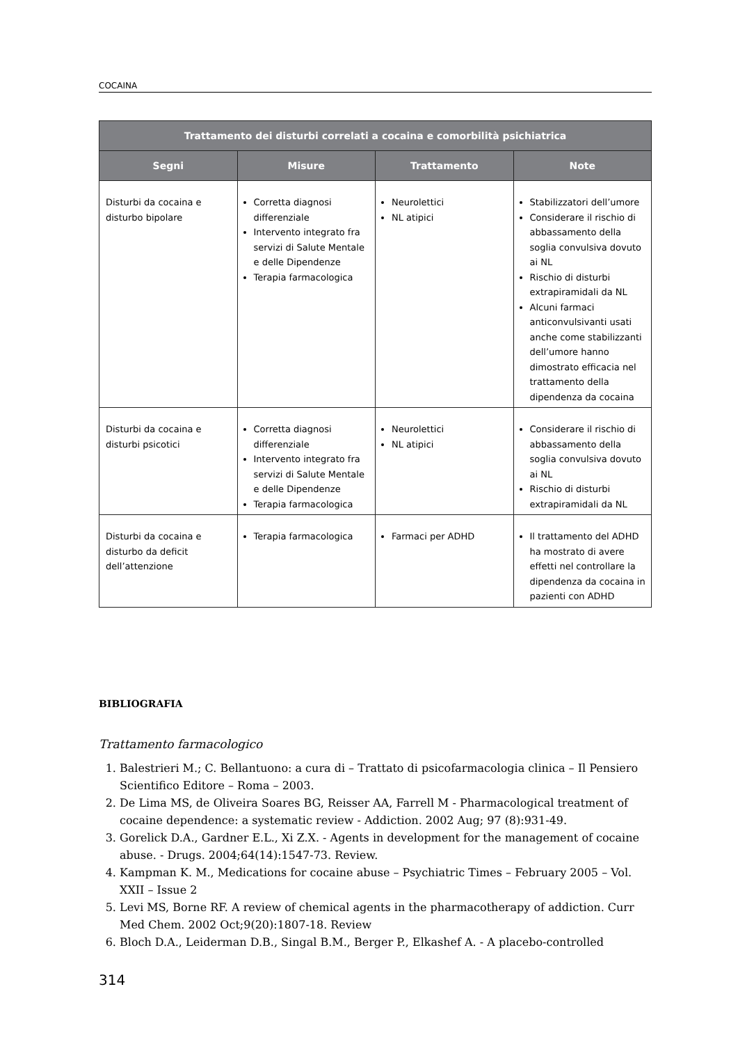COCAINA
| Trattamento dei disturbi correlati a cocaina e comorbilità psichiatrica | | | |
| --- | --- | --- | --- |
| Segni | Misure | Trattamento | Note |
| Disturbi da cocaina e disturbo bipolare | Corretta diagnosi differenziale Intervento integrato fra servizi di Salute Mentale e delle Dipendenze Terapia farmacologica | Neurolettici NL atipici | Stabilizzatori dell’umore Considerare il rischio di abbassamento della soglia convulsiva dovuto ai NL Rischio di disturbi extrapiramidali da NL Alcuni farmaci anticonvulsivanti usati anche come stabilizzanti dell’umore hanno dimostrato efficacia nel trattamento della dipendenza da cocaina |
| Disturbi da cocaina e disturbi psicotici | Corretta diagnosi differenziale Intervento integrato fra servizi di Salute Mentale e delle Dipendenze Terapia farmacologica | Neurolettici NL atipici | Considerare il rischio di abbassamento della soglia convulsiva dovuto ai NL Rischio di disturbi extrapiramidali da NL |
| Disturbi da cocaina e disturbo da deficit dell’attenzione | Terapia farmacologica | Farmaci per ADHD | Il trattamento del ADHD ha mostrato di avere effetti nel controllare la dipendenza da cocaina in pazienti con ADHD |
BIBLIOGRAFIA
Trattamento farmacologico
1. Balestrieri M.; C. Bellantuono: a cura di – Trattato di psicofarmacologia clinica – Il Pensiero Scientifico Editore – Roma – 2003.
2. De Lima MS, de Oliveira Soares BG, Reisser AA, Farrell M - Pharmacological treatment of cocaine dependence: a systematic review - Addiction. 2002 Aug; 97 (8):931-49.
3. Gorelick D.A., Gardner E.L., Xi Z.X. - Agents in development for the management of cocaine abuse. - Drugs. 2004;64(14):1547-73. Review.
4. Kampman K. M., Medications for cocaine abuse – Psychiatric Times – February 2005 – Vol. XXII – Issue 2
5. Levi MS, Borne RF. A review of chemical agents in the pharmacotherapy of addiction. Curr Med Chem. 2002 Oct;9(20):1807-18. Review
6. Bloch D.A., Leiderman D.B., Singal B.M., Berger P., Elkashef A. - A placebo-controlled
314